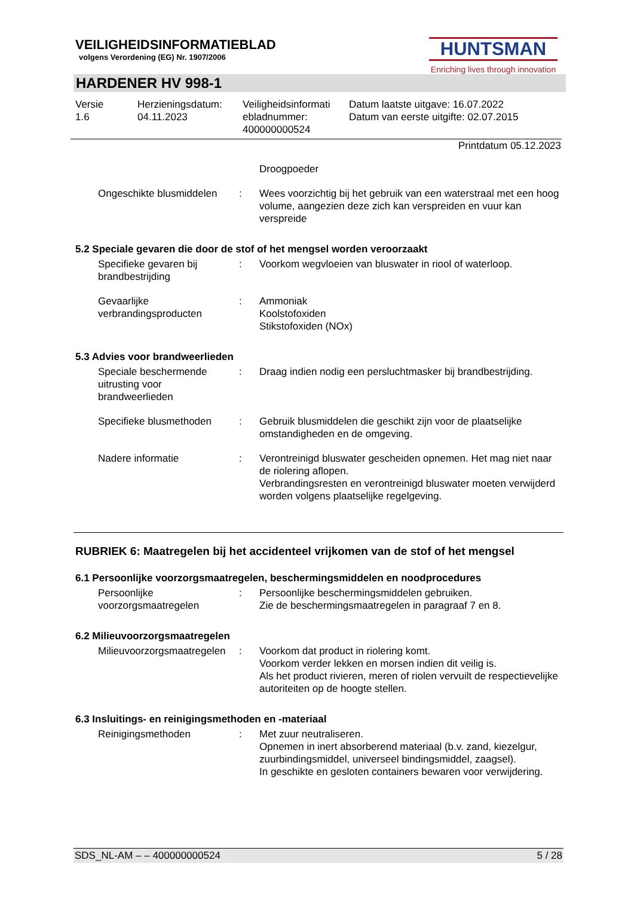VEILIGHEIDSINFORMATIEBLAD
volgens Verordening (EG) Nr. 1907/2006
HUNTSMAN
Enriching lives through innovation
HARDENER HV 998-1
Versie
1.6
Herzieningsdatum:
04.11.2023
Veiligheidsinformati ebladnummer:
400000000524
Datum laatste uitgave: 16.07.2022
Datum van eerste uitgifte: 02.07.2015
Printdatum 05.12.2023
Droogpoeder
Ongeschikte blusmiddelen
: Wees voorzichtig bij het gebruik van een waterstraal met een hoog volume, aangezien deze zich kan verspreiden en vuur kan verspreide
5.2 Speciale gevaren die door de stof of het mengsel worden veroorzaakt
Specifieke gevaren bij brandbestrijding
: Voorkom wegvloeien van bluswater in riool of waterloop.
Gevaarlijke verbrandingsproducten
: Ammoniak
Koolstofoxiden
Stikstofoxiden (NOx)
5.3 Advies voor brandweerlieden
Speciale beschermende uitrusting voor brandweerlieden
: Draag indien nodig een persluchtmasker bij brandbestrijding.
Specifieke blusmethoden : Gebruik blusmiddelen die geschikt zijn voor de plaatselijke omstandigheden en de omgeving.
Nadere informatie : Verontreinigd bluswater gescheiden opnemen. Het mag niet naar de riolering aflopen.
Verbrandingsresten en verontreinigd bluswater moeten verwijderd worden volgens plaatselijke regelgeving.
RUBRIEK 6: Maatregelen bij het accidenteel vrijkomen van de stof of het mengsel
6.1 Persoonlijke voorzorgsmaatregelen, beschermingsmiddelen en noodprocedures
Persoonlijke voorzorgsmaatregelen
: Persoonlijke beschermingsmiddelen gebruiken.
Zie de beschermingsmaatregelen in paragraaf 7 en 8.
6.2 Milieuvoorzorgsmaatregelen
Milieuvoorzorgsmaatregelen
: Voorkom dat product in riolering komt.
Voorkom verder lekken en morsen indien dit veilig is.
Als het product rivieren, meren of riolen vervuilt de respectievelijke autoriteiten op de hoogte stellen.
6.3 Insluitings- en reinigingsmethoden en -materiaal
Reinigingsmethoden : Met zuur neutraliseren.
Opnemen in inert absorberend materiaal (b.v. zand, kiezelgur, zuurbindingsmiddel, universeel bindingsmiddel, zaagsel).
In geschikte en gesloten containers bewaren voor verwijdering.
SDS_NL-AM – – 400000000524 5 / 28